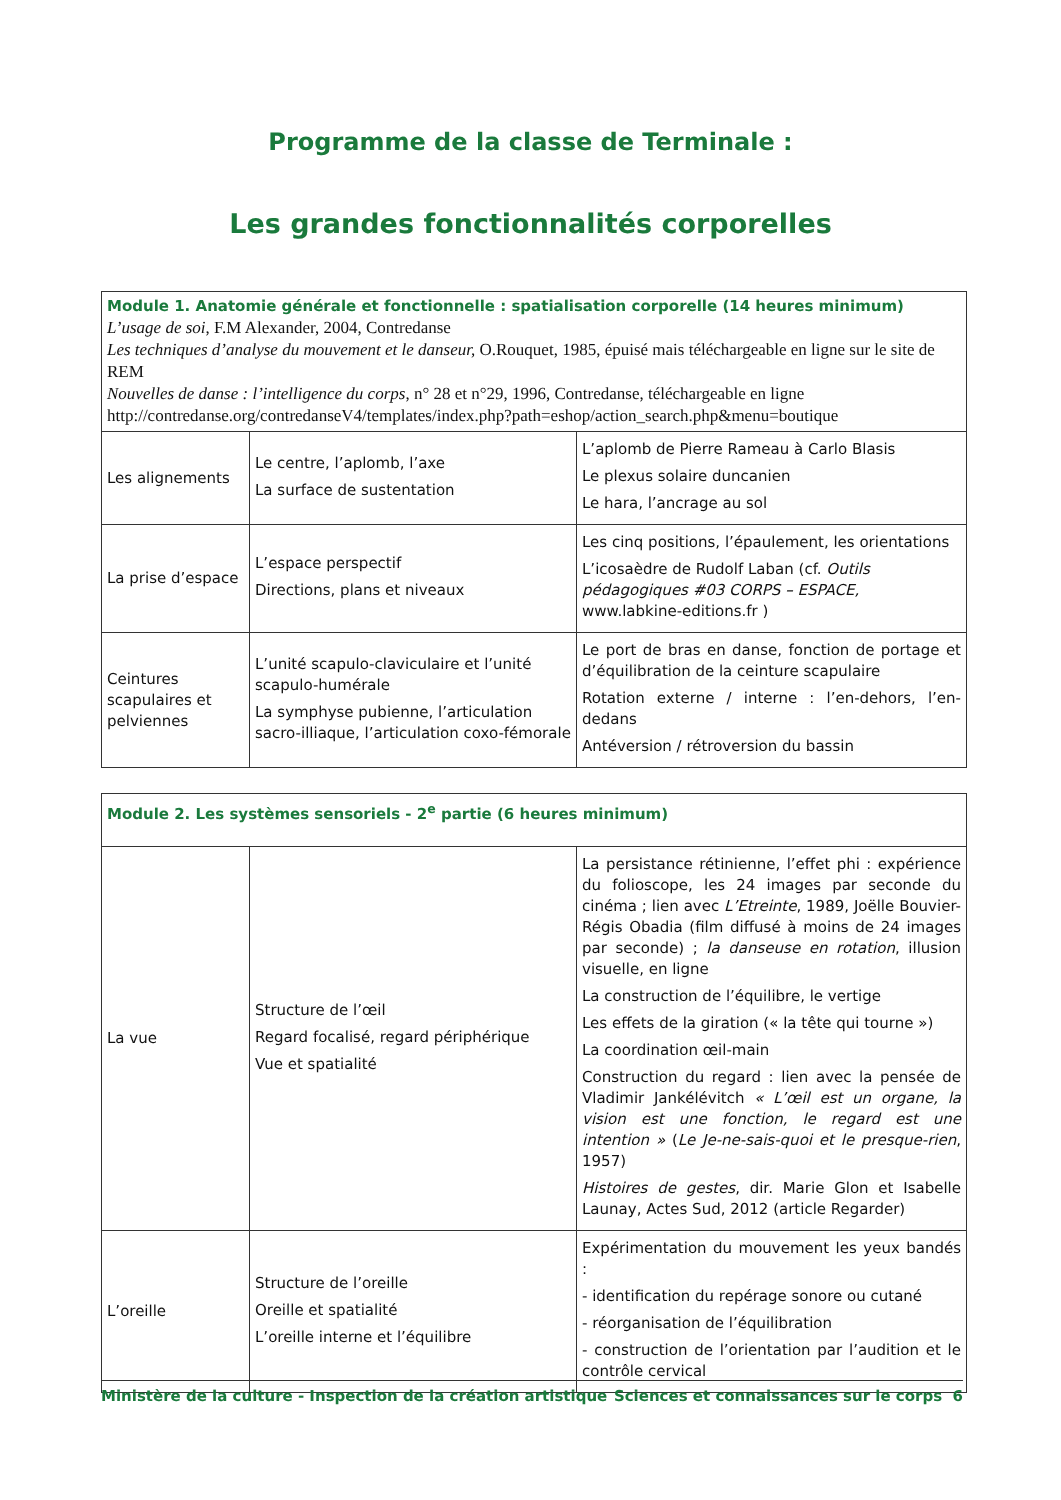Programme de la classe de Terminale :
Les grandes fonctionnalités corporelles
| Module 1. Anatomie générale et fonctionnelle : spatialisation corporelle (14 heures minimum) L’usage de soi , F.M Alexander, 2004, Contredanse Les techniques d’analyse du mouvement et le danseur, O.Rouquet, 1985, épuisé mais téléchargeable en ligne sur le site de REM Nouvelles de danse : l’intelligence du corps , n° 28 et n°29, 1996, Contredanse, téléchargeable en ligne http://contredanse.org/contredanseV4/templates/index.php?path=eshop/action_search.php&menu=boutique | | |
| Les alignements | Le centre, l’aplomb, l’axe La surface de sustentation | L’aplomb de Pierre Rameau à Carlo Blasis Le plexus solaire duncanien Le hara, l’ancrage au sol |
| La prise d’espace | L’espace perspectif Directions, plans et niveaux | Les cinq positions, l’épaulement, les orientations L’icosaèdre de Rudolf Laban (cf. Outils pédagogiques #03 CORPS – ESPACE, www.labkine-editions.fr ) |
| Ceintures scapulaires et pelviennes | L’unité scapulo-claviculaire et l’unité scapulo-humérale La symphyse pubienne, l’articulation sacro-illiaque, l’articulation coxo-fémorale | Le port de bras en danse, fonction de portage et d’équilibration de la ceinture scapulaire Rotation externe / interne : l’en-dehors, l’en-dedans Antéversion / rétroversion du bassin |
| Module 2. Les systèmes sensoriels - 2<sup>e</sup> partie (6 heures minimum) | | |
| La vue | Structure de l’œil Regard focalisé, regard périphérique Vue et spatialité | La persistance rétinienne, l’effet phi : expérience du folioscope, les 24 images par seconde du cinéma ; lien avec L’Etreinte , 1989, Joëlle Bouvier-Régis Obadia (film diffusé à moins de 24 images par seconde) ; la danseuse en rotation , illusion visuelle, en ligne La construction de l’équilibre, le vertige Les effets de la giration (« la tête qui tourne ») La coordination œil-main Construction du regard : lien avec la pensée de Vladimir Jankélévitch « L’œil est un organe, la vision est une fonction, le regard est une intention » ( Le Je-ne-sais-quoi et le presque-rien , 1957) Histoires de gestes , dir. Marie Glon et Isabelle Launay, Actes Sud, 2012 (article Regarder) |
| L’oreille | Structure de l’oreille Oreille et spatialité L’oreille interne et l’équilibre | Expérimentation du mouvement les yeux bandés : - identification du repérage sonore ou cutané - réorganisation de l’équilibration - construction de l’orientation par l’audition et le contrôle cervical |
Ministère de la culture - Inspection de la création artistique Sciences et connaissances sur le corps 6